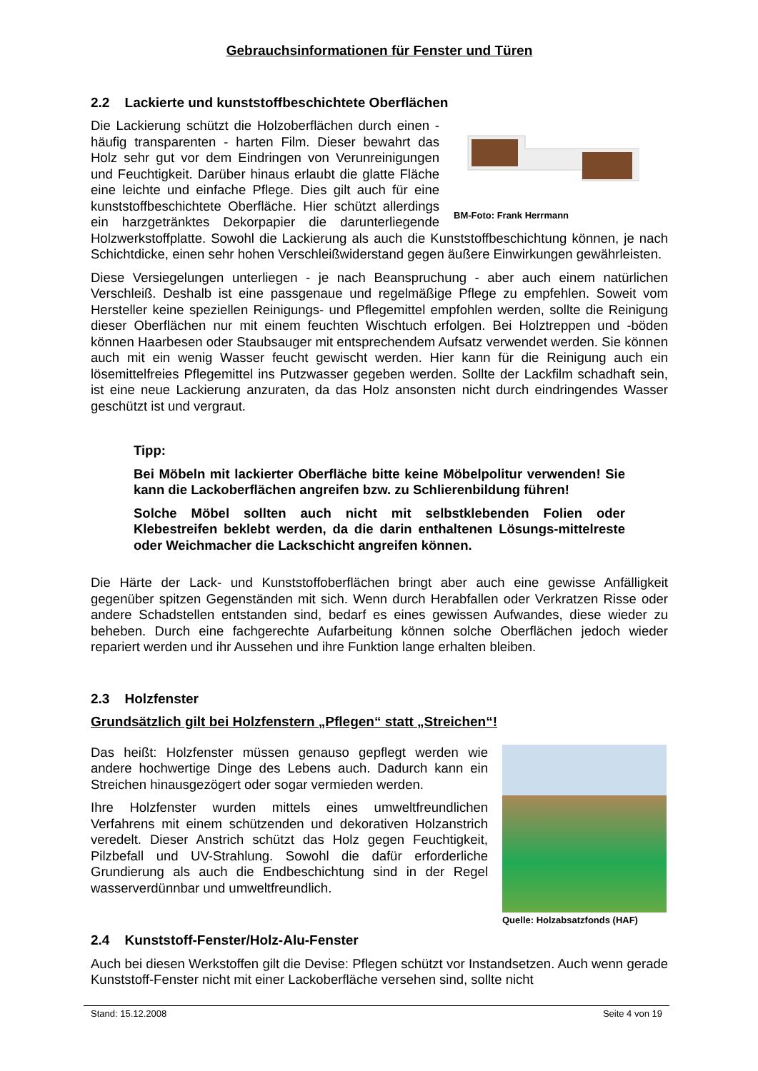Gebrauchsinformationen für Fenster und Türen
2.2 Lackierte und kunststoffbeschichtete Oberflächen
BM-Foto: Frank Herrmann
Die Lackierung schützt die Holzoberflächen durch einen - häufig transparenten - harten Film. Dieser bewahrt das Holz sehr gut vor dem Eindringen von Verunreinigungen und Feuchtigkeit. Darüber hinaus erlaubt die glatte Fläche eine leichte und einfache Pflege. Dies gilt auch für eine kunststoffbeschichtete Oberfläche. Hier schützt allerdings ein harzgetränktes Dekorpapier die darunterliegende Holzwerkstoffplatte. Sowohl die Lackierung als auch die Kunststoffbeschichtung können, je nach Schichtdicke, einen sehr hohen Verschleißwiderstand gegen äußere Einwirkungen gewährleisten.
Diese Versiegelungen unterliegen - je nach Beanspruchung - aber auch einem natürlichen Verschleiß. Deshalb ist eine passgenaue und regelmäßige Pflege zu empfehlen. Soweit vom Hersteller keine speziellen Reinigungs- und Pflegemittel empfohlen werden, sollte die Reinigung dieser Oberflächen nur mit einem feuchten Wischtuch erfolgen. Bei Holztreppen und -böden können Haarbesen oder Staubsauger mit entsprechendem Aufsatz verwendet werden. Sie können auch mit ein wenig Wasser feucht gewischt werden. Hier kann für die Reinigung auch ein lösemittelfreies Pflegemittel ins Putzwasser gegeben werden. Sollte der Lackfilm schadhaft sein, ist eine neue Lackierung anzuraten, da das Holz ansonsten nicht durch eindringendes Wasser geschützt ist und vergraut.
Tipp:
Bei Möbeln mit lackierter Oberfläche bitte keine Möbelpolitur verwenden! Sie kann die Lackoberflächen angreifen bzw. zu Schlierenbildung führen!
Solche Möbel sollten auch nicht mit selbstklebenden Folien oder Klebestreifen beklebt werden, da die darin enthaltenen Lösungs-mittelreste oder Weichmacher die Lackschicht angreifen können.
Die Härte der Lack- und Kunststoffoberflächen bringt aber auch eine gewisse Anfälligkeit gegenüber spitzen Gegenständen mit sich. Wenn durch Herabfallen oder Verkratzen Risse oder andere Schadstellen entstanden sind, bedarf es eines gewissen Aufwandes, diese wieder zu beheben. Durch eine fachgerechte Aufarbeitung können solche Oberflächen jedoch wieder repariert werden und ihr Aussehen und ihre Funktion lange erhalten bleiben.
2.3 Holzfenster
Grundsätzlich gilt bei Holzfenstern „Pflegen“ statt „Streichen“!
Quelle: Holzabsatzfonds (HAF)
Das heißt: Holzfenster müssen genauso gepflegt werden wie andere hochwertige Dinge des Lebens auch. Dadurch kann ein Streichen hinausgezögert oder sogar vermieden werden.
Ihre Holzfenster wurden mittels eines umweltfreundlichen Verfahrens mit einem schützenden und dekorativen Holzanstrich veredelt. Dieser Anstrich schützt das Holz gegen Feuchtigkeit, Pilzbefall und UV-Strahlung. Sowohl die dafür erforderliche Grundierung als auch die Endbeschichtung sind in der Regel wasserverdünnbar und umweltfreundlich.
2.4 Kunststoff-Fenster/Holz-Alu-Fenster
Auch bei diesen Werkstoffen gilt die Devise: Pflegen schützt vor Instandsetzen. Auch wenn gerade Kunststoff-Fenster nicht mit einer Lackoberfläche versehen sind, sollte nicht
Stand: 15.12.2008 Seite 4 von 19